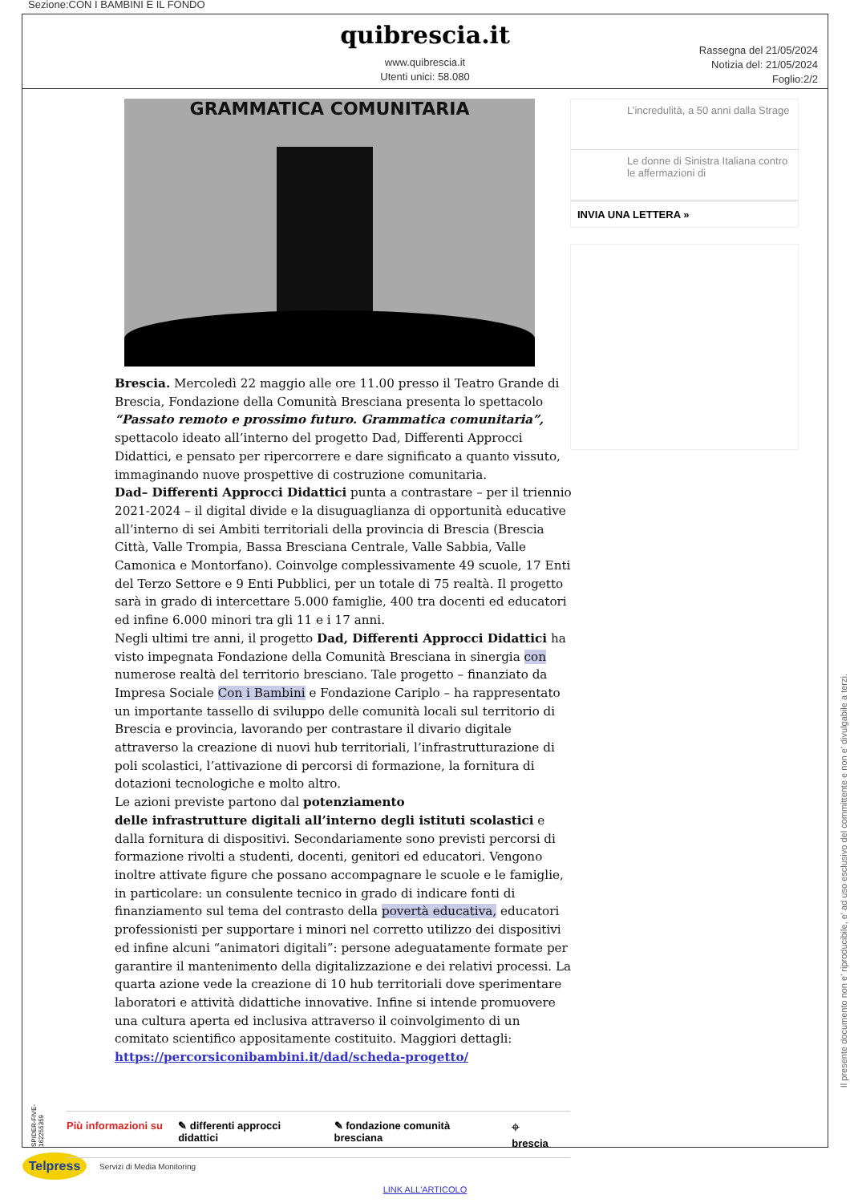Sezione:CON I BAMBINI E IL FONDO
quibrescia.it
www.quibrescia.it
Utenti unici: 58.080
Rassegna del 21/05/2024
Notizia del: 21/05/2024
Foglio:2/2
GRAMMATICA COMUNITARIA
Brescia. Mercoledì 22 maggio alle ore 11.00 presso il Teatro Grande di Brescia, Fondazione della Comunità Bresciana presenta lo spettacolo “Passato remoto e prossimo futuro. Grammatica comunitaria”, spettacolo ideato all’interno del progetto Dad, Differenti Approcci Didattici, e pensato per ripercorrere e dare significato a quanto vissuto, immaginando nuove prospettive di costruzione comunitaria.
Dad– Differenti Approcci Didattici punta a contrastare – per il triennio 2021-2024 – il digital divide e la disuguaglianza di opportunità educative all’interno di sei Ambiti territoriali della provincia di Brescia (Brescia Città, Valle Trompia, Bassa Bresciana Centrale, Valle Sabbia, Valle Camonica e Montorfano). Coinvolge complessivamente 49 scuole, 17 Enti del Terzo Settore e 9 Enti Pubblici, per un totale di 75 realtà. Il progetto sarà in grado di intercettare 5.000 famiglie, 400 tra docenti ed educatori ed infine 6.000 minori tra gli 11 e i 17 anni.
Negli ultimi tre anni, il progetto Dad, Differenti Approcci Didattici ha visto impegnata Fondazione della Comunità Bresciana in sinergia con numerose realtà del territorio bresciano. Tale progetto – finanziato da Impresa Sociale Con i Bambini e Fondazione Cariplo – ha rappresentato un importante tassello di sviluppo delle comunità locali sul territorio di Brescia e provincia, lavorando per contrastare il divario digitale attraverso la creazione di nuovi hub territoriali, l’infrastrutturazione di poli scolastici, l’attivazione di percorsi di formazione, la fornitura di dotazioni tecnologiche e molto altro.
Le azioni previste partono dal potenziamento
delle infrastrutture digitali all’interno degli istituti scolastici e dalla fornitura di dispositivi. Secondariamente sono previsti percorsi di formazione rivolti a studenti, docenti, genitori ed educatori. Vengono inoltre attivate figure che possano accompagnare le scuole e le famiglie, in particolare: un consulente tecnico in grado di indicare fonti di finanziamento sul tema del contrasto della povertà educativa, educatori professionisti per supportare i minori nel corretto utilizzo dei dispositivi ed infine alcuni “animatori digitali”: persone adeguatamente formate per garantire il mantenimento della digitalizzazione e dei relativi processi. La quarta azione vede la creazione di 10 hub territoriali dove sperimentare laboratori e attività didattiche innovative. Infine si intende promuovere una cultura aperta ed inclusiva attraverso il coinvolgimento di un comitato scientifico appositamente costituito. Maggiori dettagli:
https://percorsiconibambini.it/dad/scheda-progetto/
Più informazioni su ✎ differenti approcci didattici ✎ fondazione comunità bresciana ⌖ brescia
L’incredulità, a 50 anni dalla Strage
Le donne di Sinistra Italiana contro le affermazioni di
INVIA UNA LETTERA »
SPIDER-FIVE-162255359
Il presente documento non e' riproducibile, e' ad uso esclusivo del committente e non e' divulgabile a terzi.
Telpress
Servizi di Media Monitoring
LINK ALL'ARTICOLO